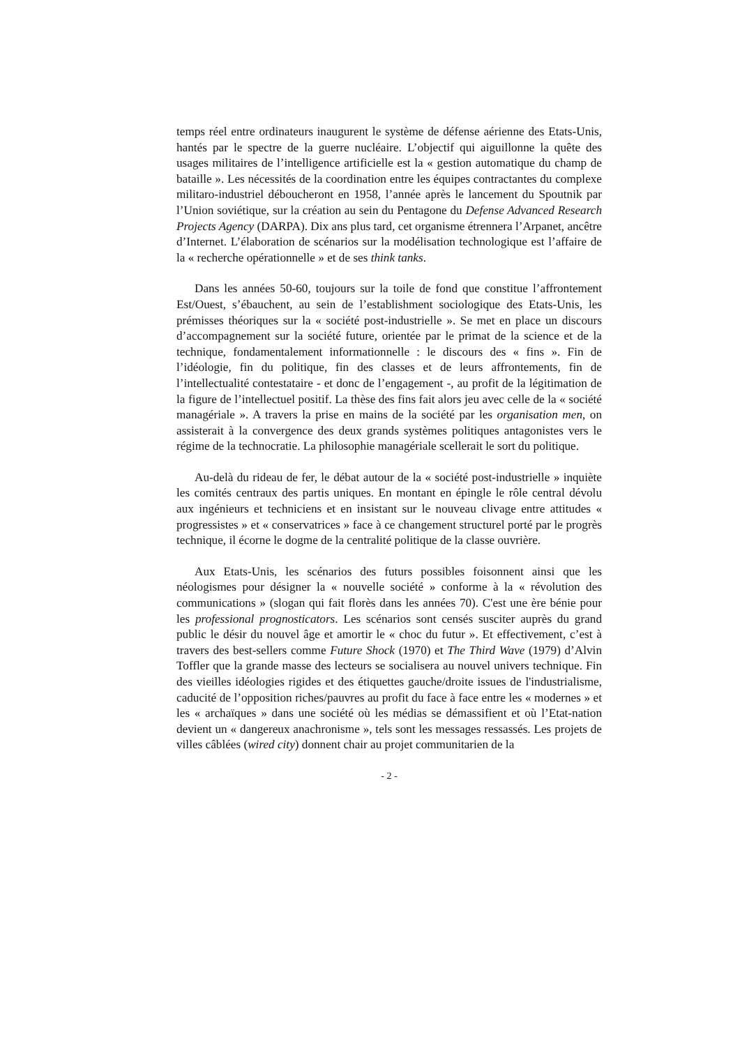temps réel entre ordinateurs inaugurent le système de défense aérienne des Etats-Unis, hantés par le spectre de la guerre nucléaire. L’objectif qui aiguillonne la quête des usages militaires de l’intelligence artificielle est la « gestion automatique du champ de bataille ». Les nécessités de la coordination entre les équipes contractantes du complexe militaro-industriel déboucheront en 1958, l’année après le lancement du Spoutnik par l’Union soviétique, sur la création au sein du Pentagone du Defense Advanced Research Projects Agency (DARPA). Dix ans plus tard, cet organisme étrennera l’Arpanet, ancêtre d’Internet. L’élaboration de scénarios sur la modélisation technologique est l’affaire de la « recherche opérationnelle » et de ses think tanks.
Dans les années 50-60, toujours sur la toile de fond que constitue l’affrontement Est/Ouest, s’ébauchent, au sein de l’establishment sociologique des Etats-Unis, les prémisses théoriques sur la « société post-industrielle ». Se met en place un discours d’accompagnement sur la société future, orientée par le primat de la science et de la technique, fondamentalement informationnelle : le discours des « fins ». Fin de l’idéologie, fin du politique, fin des classes et de leurs affrontements, fin de l’intellectualité contestataire - et donc de l’engagement -, au profit de la légitimation de la figure de l’intellectuel positif. La thèse des fins fait alors jeu avec celle de la « société managériale ». A travers la prise en mains de la société par les organisation men, on assisterait à la convergence des deux grands systèmes politiques antagonistes vers le régime de la technocratie. La philosophie managériale scellerait le sort du politique.
Au-delà du rideau de fer, le débat autour de la « société post-industrielle » inquiète les comités centraux des partis uniques. En montant en épingle le rôle central dévolu aux ingénieurs et techniciens et en insistant sur le nouveau clivage entre attitudes « progressistes » et « conservatrices » face à ce changement structurel porté par le progrès technique, il écorne le dogme de la centralité politique de la classe ouvrière.
Aux Etats-Unis, les scénarios des futurs possibles foisonnent ainsi que les néologismes pour désigner la « nouvelle société » conforme à la « révolution des communications » (slogan qui fait florès dans les années 70). C'est une ère bénie pour les professional prognosticators. Les scénarios sont censés susciter auprès du grand public le désir du nouvel âge et amortir le « choc du futur ». Et effectivement, c’est à travers des best-sellers comme Future Shock (1970) et The Third Wave (1979) d’Alvin Toffler que la grande masse des lecteurs se socialisera au nouvel univers technique. Fin des vieilles idéologies rigides et des étiquettes gauche/droite issues de l'industrialisme, caducité de l’opposition riches/pauvres au profit du face à face entre les « modernes » et les « archaïques » dans une société où les médias se démassifient et où l’Etat-nation devient un « dangereux anachronisme », tels sont les messages ressassés. Les projets de villes câblées (wired city) donnent chair au projet communitarien de la
- 2 -